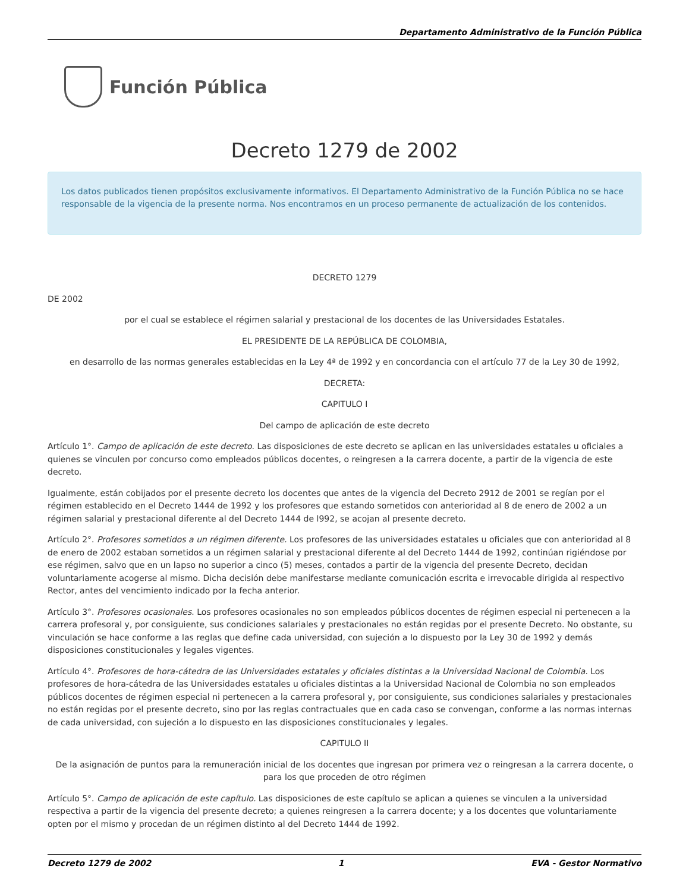Departamento Administrativo de la Función Pública
Función Pública
Decreto 1279 de 2002
Los datos publicados tienen propósitos exclusivamente informativos. El Departamento Administrativo de la Función Pública no se hace responsable de la vigencia de la presente norma. Nos encontramos en un proceso permanente de actualización de los contenidos.
DECRETO 1279
DE 2002
por el cual se establece el régimen salarial y prestacional de los docentes de las Universidades Estatales.
EL PRESIDENTE DE LA REPÚBLICA DE COLOMBIA,
en desarrollo de las normas generales establecidas en la Ley 4ª de 1992 y en concordancia con el artículo 77 de la Ley 30 de 1992,
DECRETA:
CAPITULO I
Del campo de aplicación de este decreto
Artículo 1°. Campo de aplicación de este decreto. Las disposiciones de este decreto se aplican en las universidades estatales u oficiales a quienes se vinculen por concurso como empleados públicos docentes, o reingresen a la carrera docente, a partir de la vigencia de este decreto.
Igualmente, están cobijados por el presente decreto los docentes que antes de la vigencia del Decreto 2912 de 2001 se regían por el régimen establecido en el Decreto 1444 de 1992 y los profesores que estando sometidos con anterioridad al 8 de enero de 2002 a un régimen salarial y prestacional diferente al del Decreto 1444 de l992, se acojan al presente decreto.
Artículo 2°. Profesores sometidos a un régimen diferente. Los profesores de las universidades estatales u oficiales que con anterioridad al 8 de enero de 2002 estaban sometidos a un régimen salarial y prestacional diferente al del Decreto 1444 de 1992, continúan rigiéndose por ese régimen, salvo que en un lapso no superior a cinco (5) meses, contados a partir de la vigencia del presente Decreto, decidan voluntariamente acogerse al mismo. Dicha decisión debe manifestarse mediante comunicación escrita e irrevocable dirigida al respectivo Rector, antes del vencimiento indicado por la fecha anterior.
Artículo 3°. Profesores ocasionales. Los profesores ocasionales no son empleados públicos docentes de régimen especial ni pertenecen a la carrera profesoral y, por consiguiente, sus condiciones salariales y prestacionales no están regidas por el presente Decreto. No obstante, su vinculación se hace conforme a las reglas que define cada universidad, con sujeción a lo dispuesto por la Ley 30 de 1992 y demás disposiciones constitucionales y legales vigentes.
Artículo 4°. Profesores de hora-cátedra de las Universidades estatales y oficiales distintas a la Universidad Nacional de Colombia. Los profesores de hora-cátedra de las Universidades estatales u oficiales distintas a la Universidad Nacional de Colombia no son empleados públicos docentes de régimen especial ni pertenecen a la carrera profesoral y, por consiguiente, sus condiciones salariales y prestacionales no están regidas por el presente decreto, sino por las reglas contractuales que en cada caso se convengan, conforme a las normas internas de cada universidad, con sujeción a lo dispuesto en las disposiciones constitucionales y legales.
CAPITULO II
De la asignación de puntos para la remuneración inicial de los docentes que ingresan por primera vez o reingresan a la carrera docente, o para los que proceden de otro régimen
Artículo 5°. Campo de aplicación de este capítulo. Las disposiciones de este capítulo se aplican a quienes se vinculen a la universidad respectiva a partir de la vigencia del presente decreto; a quienes reingresen a la carrera docente; y a los docentes que voluntariamente opten por el mismo y procedan de un régimen distinto al del Decreto 1444 de 1992.
Decreto 1279 de 2002 1 EVA - Gestor Normativo